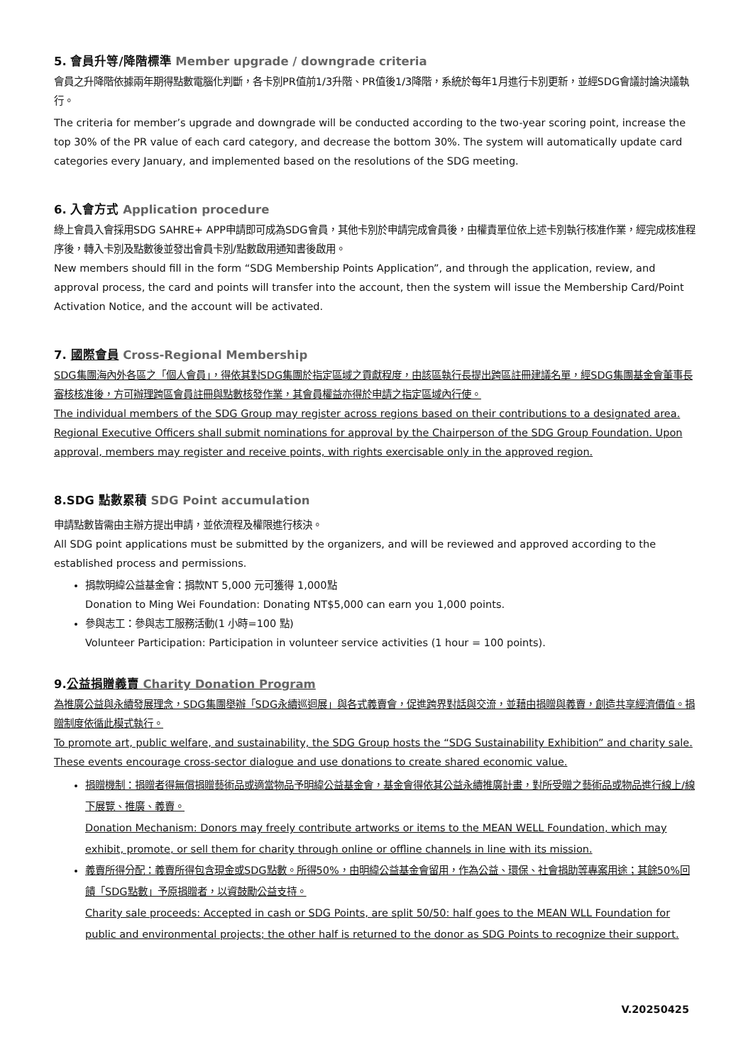5. 會員升等/降階標準 Member upgrade / downgrade criteria
會員之升降階依據兩年期得點數電腦化判斷，各卡別PR值前1/3升階、PR值後1/3降階，系統於每年1月進行卡別更新，並經SDG會議討論決議執行。
The criteria for member’s upgrade and downgrade will be conducted according to the two-year scoring point, increase the top 30% of the PR value of each card category, and decrease the bottom 30%. The system will automatically update card categories every January, and implemented based on the resolutions of the SDG meeting.
6. 入會方式 Application procedure
綠上會員入會採用SDG SAHRE+ APP申請即可成為SDG會員，其他卡別於申請完成會員後，由權責單位依上述卡別執行核准作業，經完成核准程序後，轉入卡別及點數後並發出會員卡別/點數啟用通知書後啟用。
New members should fill in the form “SDG Membership Points Application”, and through the application, review, and approval process, the card and points will transfer into the account, then the system will issue the Membership Card/Point Activation Notice, and the account will be activated.
7. 國際會員 Cross-Regional Membership
SDG集團海內外各區之「個人會員」，得依其對SDG集團於指定區域之貢獻程度，由該區執行長提出跨區註冊建議名單，經SDG集團基金會董事長審核核准後，方可辦理跨區會員註冊與點數核發作業，其會員權益亦得於申請之指定區域內行使。
The individual members of the SDG Group may register across regions based on their contributions to a designated area. Regional Executive Officers shall submit nominations for approval by the Chairperson of the SDG Group Foundation. Upon approval, members may register and receive points, with rights exercisable only in the approved region.
8.SDG 點數累積 SDG Point accumulation
申請點數皆需由主辦方提出申請，並依流程及權限進行核決。
All SDG point applications must be submitted by the organizers, and will be reviewed and approved according to the established process and permissions.
捐款明緯公益基金會：捐款NT 5,000 元可獲得 1,000點
Donation to Ming Wei Foundation: Donating NT$5,000 can earn you 1,000 points.
參與志工：參與志工服務活動(1 小時=100 點)
Volunteer Participation: Participation in volunteer service activities (1 hour = 100 points).
9.公益捐贈義賣 Charity Donation Program
為推廣公益與永續發展理念，SDG集團舉辦「SDG永續巡迴展」與各式義賣會，促進跨界對話與交流，並藉由捐贈與義賣，創造共享經濟價值。捐贈制度依循此模式執行。
To promote art, public welfare, and sustainability, the SDG Group hosts the “SDG Sustainability Exhibition” and charity sale. These events encourage cross-sector dialogue and use donations to create shared economic value.
捐贈機制：捐贈者得無償捐贈藝術品或適當物品予明緯公益基金會，基金會得依其公益永續推廣計畫，對所受贈之藝術品或物品進行線上/線下展覽、推廣、義賣。
Donation Mechanism: Donors may freely contribute artworks or items to the MEAN WELL Foundation, which may exhibit, promote, or sell them for charity through online or offline channels in line with its mission.
義賣所得分配：義賣所得包含現金或SDG點數。所得50%，由明緯公益基金會留用，作為公益、環保、社會捐助等專案用途；其餘50%回饋「SDG點數」予原捐贈者，以資鼓勵公益支持。
Charity sale proceeds: Accepted in cash or SDG Points, are split 50/50: half goes to the MEAN WLL Foundation for public and environmental projects; the other half is returned to the donor as SDG Points to recognize their support.
V.20250425